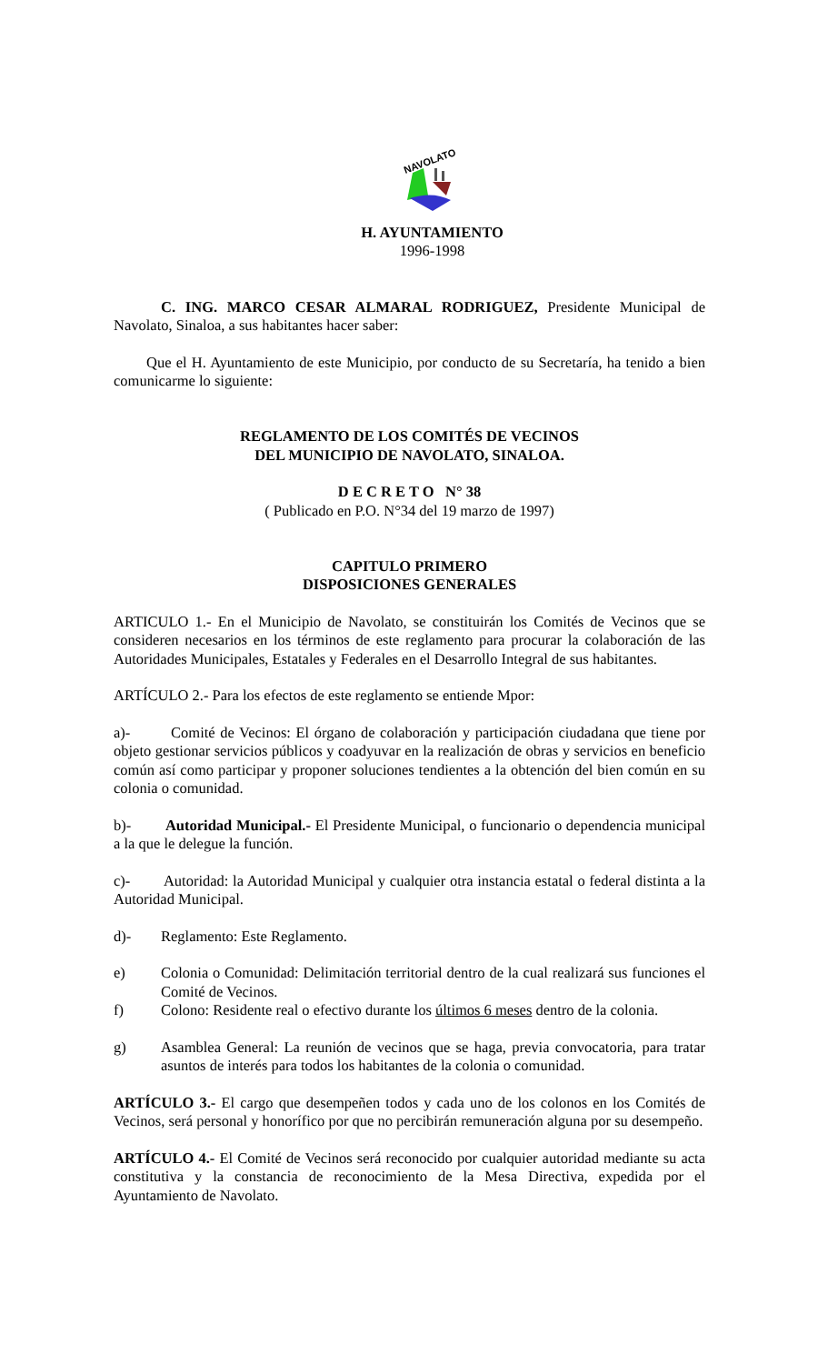NAVOLATO
H. AYUNTAMIENTO
1996-1998
C. ING. MARCO CESAR ALMARAL RODRIGUEZ, Presidente Municipal de Navolato, Sinaloa, a sus habitantes hacer saber:
Que el H. Ayuntamiento de este Municipio, por conducto de su Secretaría, ha tenido a bien comunicarme lo siguiente:
REGLAMENTO DE LOS COMITÉS DE VECINOS
DEL MUNICIPIO DE NAVOLATO, SINALOA.
D E C R E T O N° 38
( Publicado en P.O. N°34 del 19 marzo de 1997)
CAPITULO PRIMERO
DISPOSICIONES GENERALES
ARTICULO 1.- En el Municipio de Navolato, se constituirán los Comités de Vecinos que se consideren necesarios en los términos de este reglamento para procurar la colaboración de las Autoridades Municipales, Estatales y Federales en el Desarrollo Integral de sus habitantes.
ARTÍCULO 2.- Para los efectos de este reglamento se entiende Mpor:
a)- Comité de Vecinos: El órgano de colaboración y participación ciudadana que tiene por objeto gestionar servicios públicos y coadyuvar en la realización de obras y servicios en beneficio común así como participar y proponer soluciones tendientes a la obtención del bien común en su colonia o comunidad.
b)- Autoridad Municipal.- El Presidente Municipal, o funcionario o dependencia municipal a la que le delegue la función.
c)- Autoridad: la Autoridad Municipal y cualquier otra instancia estatal o federal distinta a la Autoridad Municipal.
d)- Reglamento: Este Reglamento.
e) Colonia o Comunidad: Delimitación territorial dentro de la cual realizará sus funciones el Comité de Vecinos.
f) Colono: Residente real o efectivo durante los últimos 6 meses dentro de la colonia.
g) Asamblea General: La reunión de vecinos que se haga, previa convocatoria, para tratar asuntos de interés para todos los habitantes de la colonia o comunidad.
ARTÍCULO 3.- El cargo que desempeñen todos y cada uno de los colonos en los Comités de Vecinos, será personal y honorífico por que no percibirán remuneración alguna por su desempeño.
ARTÍCULO 4.- El Comité de Vecinos será reconocido por cualquier autoridad mediante su acta constitutiva y la constancia de reconocimiento de la Mesa Directiva, expedida por el Ayuntamiento de Navolato.